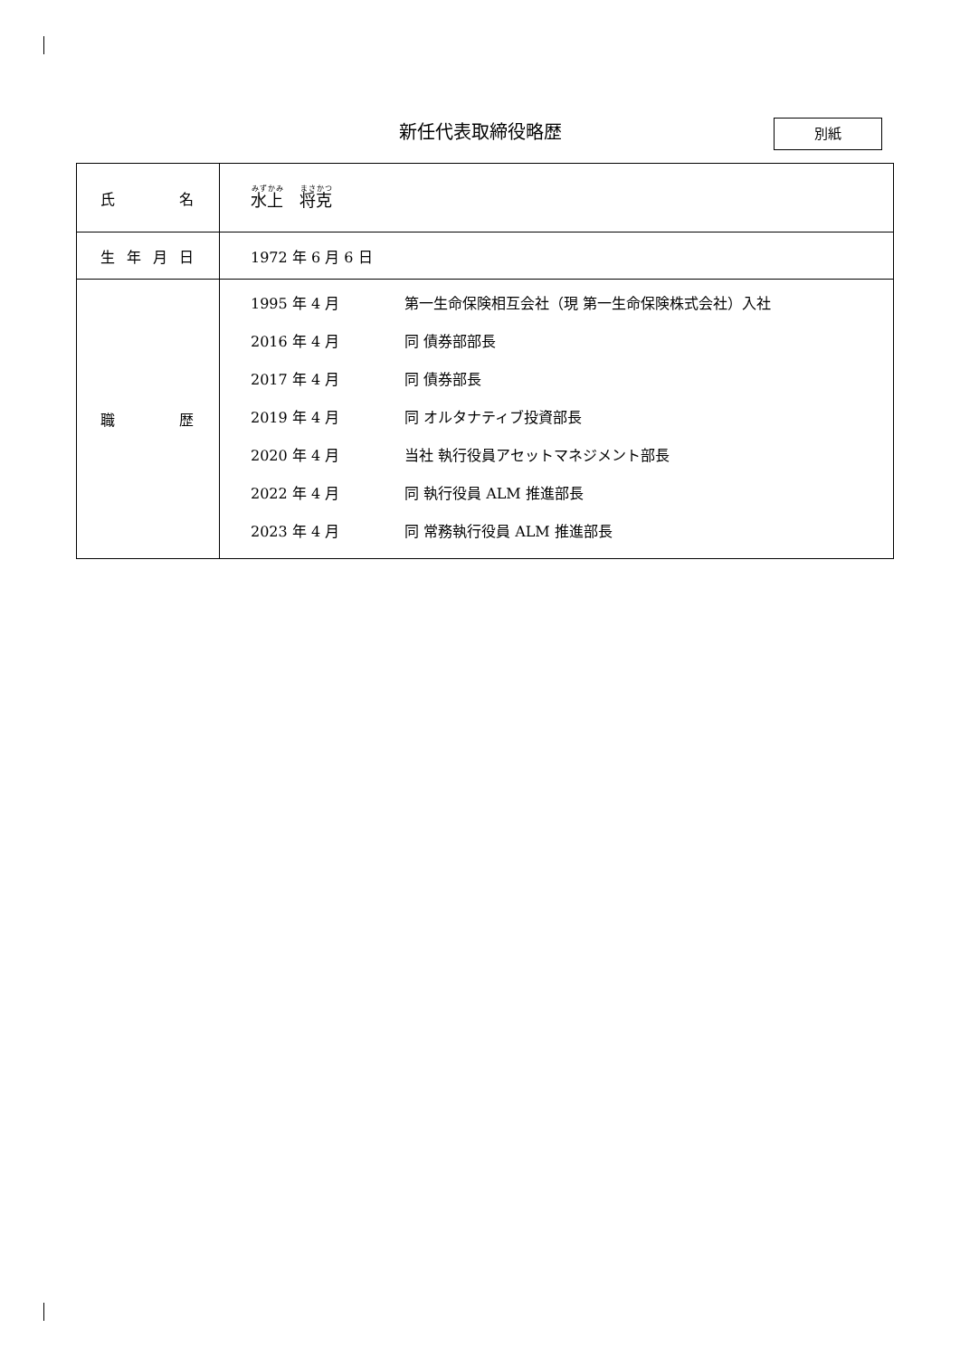新任代表取締役略歴 別紙
| 氏 名 | 水上 将克 |
| 生 年 月 日 | 1972 年 6 月 6 日 |
| 職 歴 | / 1995 年 4 月 / 第一生命保険相互会社（現 第一生命保険株式会社）入社 / / 2016 年 4 月 / 同 債券部部長 / / 2017 年 4 月 / 同 債券部長 / / 2019 年 4 月 / 同 オルタナティブ投資部長 / / 2020 年 4 月 / 当社 執行役員アセットマネジメント部長 / / 2022 年 4 月 / 同 執行役員 ALM 推進部長 / / 2023 年 4 月 / 同 常務執行役員 ALM 推進部長 / |